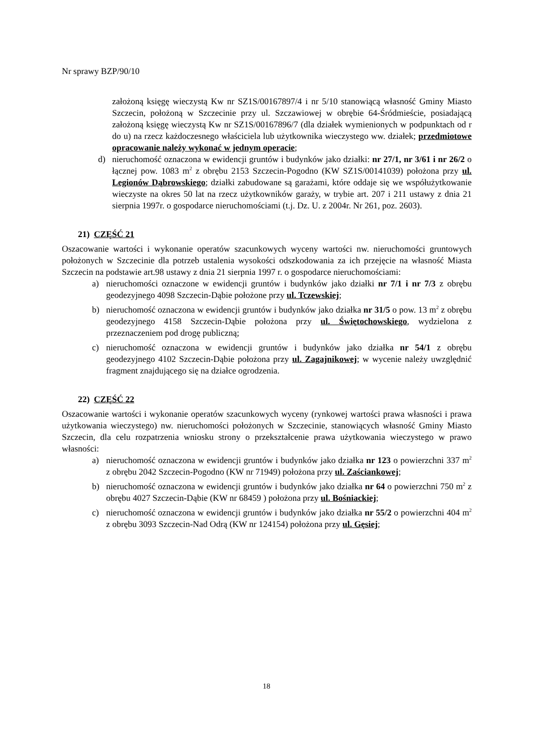Nr sprawy BZP/90/10
założoną księgę wieczystą Kw nr SZ1S/00167897/4 i nr 5/10 stanowiącą własność Gminy Miasto Szczecin, położoną w Szczecinie przy ul. Szczawiowej w obrębie 64-Śródmieście, posiadającą założoną księgę wieczystą Kw nr SZ1S/00167896/7 (dla działek wymienionych w podpunktach od r do u) na rzecz każdoczesnego właściciela lub użytkownika wieczystego ww. działek; przedmiotowe opracowanie należy wykonać w jednym operacie;
d) nieruchomość oznaczona w ewidencji gruntów i budynków jako działki: nr 27/1, nr 3/61 i nr 26/2 o łącznej pow. 1083 m<sup>2</sup> z obrębu 2153 Szczecin-Pogodno (KW SZ1S/00141039) położona przy ul. Legionów Dąbrowskiego; działki zabudowane są garażami, które oddaje się we współużytkowanie wieczyste na okres 50 lat na rzecz użytkowników garaży, w trybie art. 207 i 211 ustawy z dnia 21 sierpnia 1997r. o gospodarce nieruchomościami (t.j. Dz. U. z 2004r. Nr 261, poz. 2603).
21) CZĘŚĆ 21
Oszacowanie wartości i wykonanie operatów szacunkowych wyceny wartości nw. nieruchomości gruntowych położonych w Szczecinie dla potrzeb ustalenia wysokości odszkodowania za ich przejęcie na własność Miasta Szczecin na podstawie art.98 ustawy z dnia 21 sierpnia 1997 r. o gospodarce nieruchomościami:
a) nieruchomości oznaczone w ewidencji gruntów i budynków jako działki nr 7/1 i nr 7/3 z obrębu geodezyjnego 4098 Szczecin-Dąbie położone przy ul. Tczewskiej;
b) nieruchomość oznaczona w ewidencji gruntów i budynków jako działka nr 31/5 o pow. 13 m<sup>2</sup> z obrębu geodezyjnego 4158 Szczecin-Dąbie położona przy ul. Świętochowskiego, wydzielona z przeznaczeniem pod drogę publiczną;
c) nieruchomość oznaczona w ewidencji gruntów i budynków jako działka nr 54/1 z obrębu geodezyjnego 4102 Szczecin-Dąbie położona przy ul. Zagajnikowej; w wycenie należy uwzględnić fragment znajdującego się na działce ogrodzenia.
22) CZĘŚĆ 22
Oszacowanie wartości i wykonanie operatów szacunkowych wyceny (rynkowej wartości prawa własności i prawa użytkowania wieczystego) nw. nieruchomości położonych w Szczecinie, stanowiących własność Gminy Miasto Szczecin, dla celu rozpatrzenia wniosku strony o przekształcenie prawa użytkowania wieczystego w prawo własności:
a) nieruchomość oznaczona w ewidencji gruntów i budynków jako działka nr 123 o powierzchni 337 m<sup>2</sup> z obrębu 2042 Szczecin-Pogodno (KW nr 71949) położona przy ul. Zaściankowej;
b) nieruchomość oznaczona w ewidencji gruntów i budynków jako działka nr 64 o powierzchni 750 m<sup>2</sup> z obrębu 4027 Szczecin-Dąbie (KW nr 68459 ) położona przy ul. Bośniackiej;
c) nieruchomość oznaczona w ewidencji gruntów i budynków jako działka nr 55/2 o powierzchni 404 m<sup>2</sup> z obrębu 3093 Szczecin-Nad Odrą (KW nr 124154) położona przy ul. Gęsiej;
18